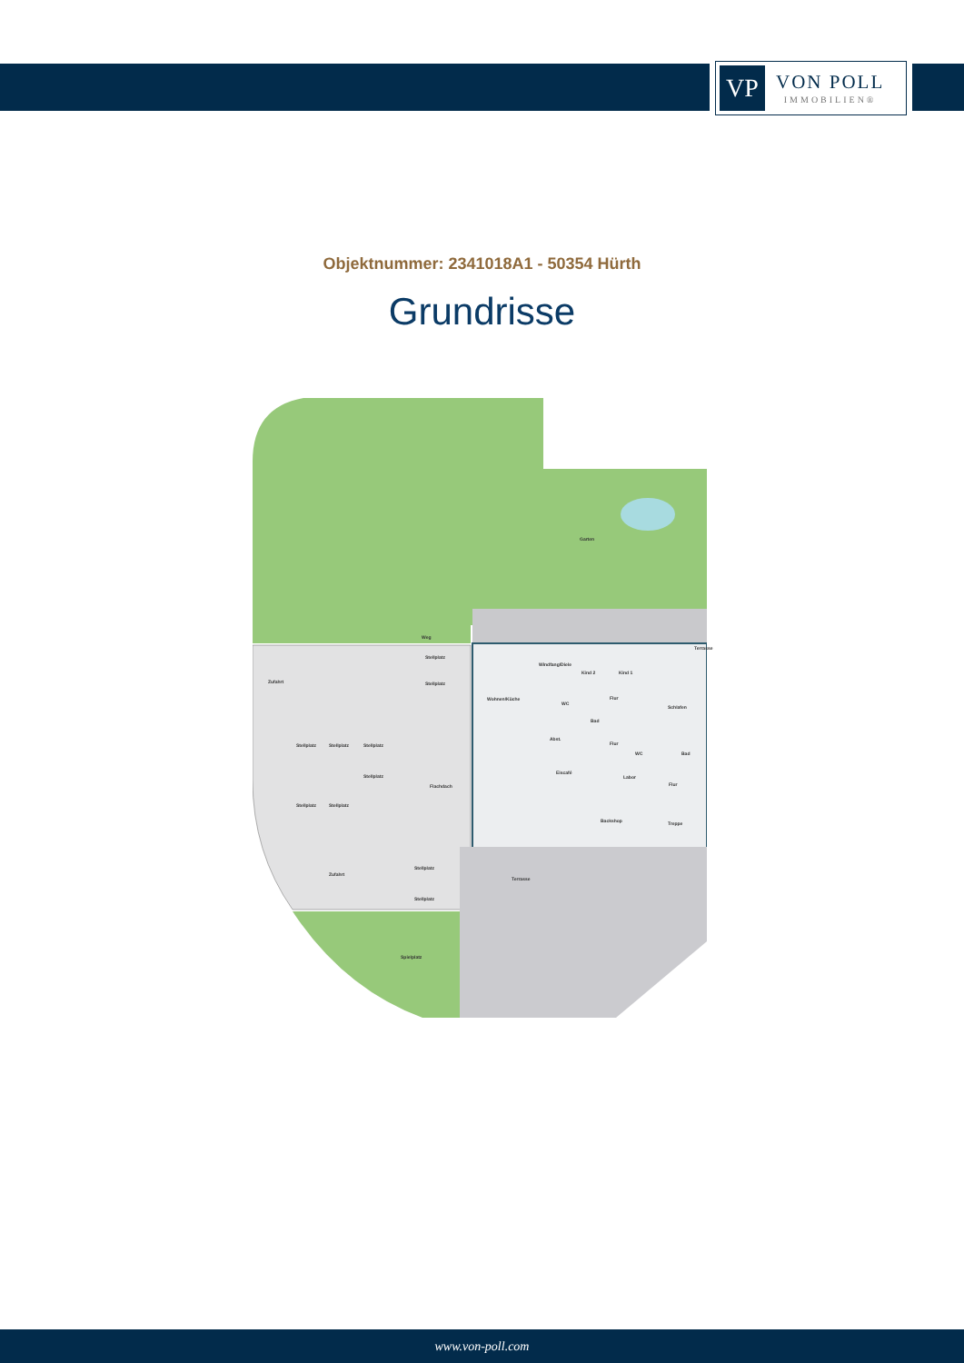VP
VON POLL
IMMOBILIEN®
Objektnummer: 2341018A1 - 50354 Hürth
Grundrisse
Garten
Weg
Zufahrt
Stellplatz
Stellplatz
Stellplatz Stellplatz Stellplatz
Stellplatz
Stellplatz Stellplatz
Flachdach
Wohnen/Küche
Windfang/Diele
Kind 2 Kind 1
Flur
Schlafen
WC
Bad
Abst.
Flur
Terrasse
WC Bad
Eiscafé
Labor
Flur
Backshop
Treppe
Zufahrt
Stellplatz
Stellplatz
Terrasse
Spielplatz
www.von-poll.com